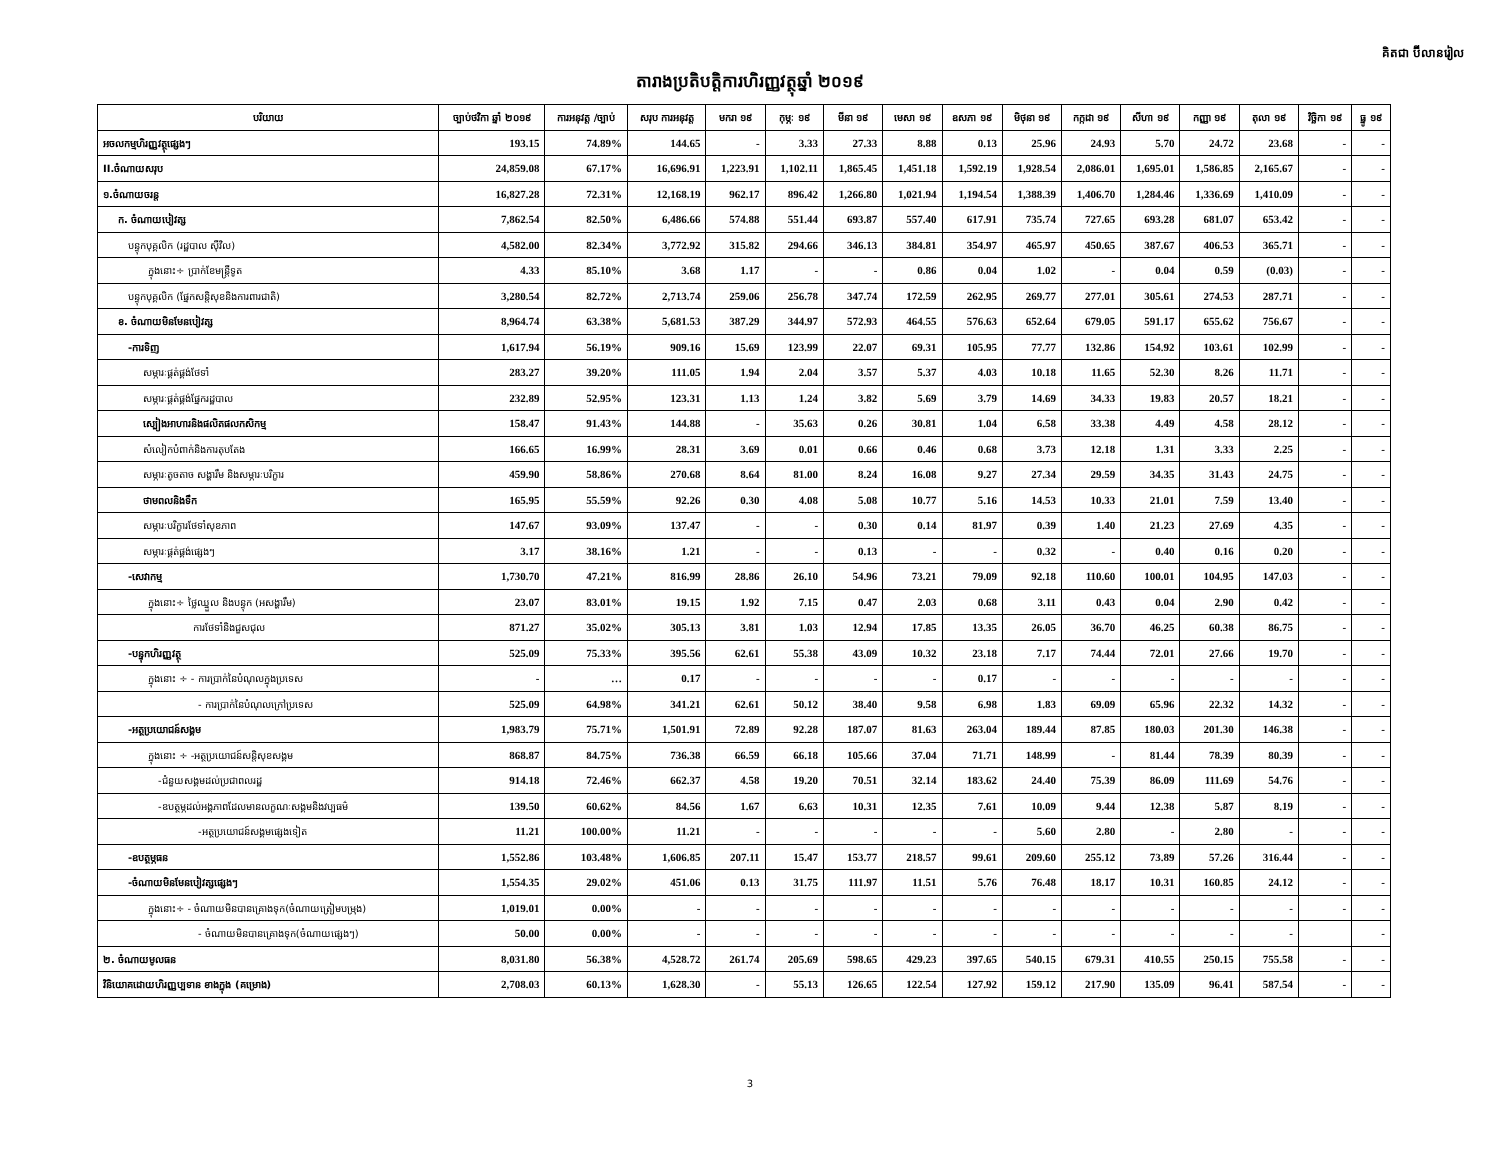គិតជា ប៊ីលានរៀល
តារាងប្រតិបត្តិការហិរញ្ញវត្ថុឆ្នាំ ២០១៩
| បរិយាយ | ច្បាប់ថវិកា ឆ្នាំ ២០១៩ | ការអនុវត្ត /ច្បាប់ | សរុប ការអនុវត្ត | មករា ១៩ | កុម្ភៈ ១៩ | មីនា ១៩ | មេសា ១៩ | ឧសភា ១៩ | មិថុនា ១៩ | កក្កដា ១៩ | សីហា ១៩ | កញ្ញា ១៩ | តុលា ១៩ | វិច្ឆិកា ១៩ | ធ្នូ ១៩ |
| --- | --- | --- | --- | --- | --- | --- | --- | --- | --- | --- | --- | --- | --- | --- | --- |
| អចលកម្មហិរញ្ញវត្ថុផ្សេងៗ | 193.15 | 74.89% | 144.65 | - | 3.33 | 27.33 | 8.88 | 0.13 | 25.96 | 24.93 | 5.70 | 24.72 | 23.68 | - | - |
| II.ចំណាយសរុប | 24,859.08 | 67.17% | 16,696.91 | 1,223.91 | 1,102.11 | 1,865.45 | 1,451.18 | 1,592.19 | 1,928.54 | 2,086.01 | 1,695.01 | 1,586.85 | 2,165.67 | - | - |
| ១.ចំណាយចរន្ត | 16,827.28 | 72.31% | 12,168.19 | 962.17 | 896.42 | 1,266.80 | 1,021.94 | 1,194.54 | 1,388.39 | 1,406.70 | 1,284.46 | 1,336.69 | 1,410.09 | - | - |
| ក. ចំណាយបៀវត្ស | 7,862.54 | 82.50% | 6,486.66 | 574.88 | 551.44 | 693.87 | 557.40 | 617.91 | 735.74 | 727.65 | 693.28 | 681.07 | 653.42 | - | - |
| បន្ទុកបុគ្គលិក (រដ្ឋបាល ស៊ីវិល) | 4,582.00 | 82.34% | 3,772.92 | 315.82 | 294.66 | 346.13 | 384.81 | 354.97 | 465.97 | 450.65 | 387.67 | 406.53 | 365.71 | - | - |
| ក្នុងនោះ÷ ប្រាក់ខែមន្ត្រីទូត | 4.33 | 85.10% | 3.68 | 1.17 | - | - | 0.86 | 0.04 | 1.02 | - | 0.04 | 0.59 | (0.03) | - | - |
| បន្ទុកបុគ្គលិក (ផ្នែកសន្តិសុខនិងការពារជាតិ) | 3,280.54 | 82.72% | 2,713.74 | 259.06 | 256.78 | 347.74 | 172.59 | 262.95 | 269.77 | 277.01 | 305.61 | 274.53 | 287.71 | - | - |
| ខ. ចំណាយមិនមែនបៀវត្ស | 8,964.74 | 63.38% | 5,681.53 | 387.29 | 344.97 | 572.93 | 464.55 | 576.63 | 652.64 | 679.05 | 591.17 | 655.62 | 756.67 | - | - |
| -ការទិញ | 1,617.94 | 56.19% | 909.16 | 15.69 | 123.99 | 22.07 | 69.31 | 105.95 | 77.77 | 132.86 | 154.92 | 103.61 | 102.99 | - | - |
| សម្ភារៈផ្គត់ផ្គង់ថែទាំ | 283.27 | 39.20% | 111.05 | 1.94 | 2.04 | 3.57 | 5.37 | 4.03 | 10.18 | 11.65 | 52.30 | 8.26 | 11.71 | - | - |
| សម្ភារៈផ្គត់ផ្គង់ផ្នែករដ្ឋបាល | 232.89 | 52.95% | 123.31 | 1.13 | 1.24 | 3.82 | 5.69 | 3.79 | 14.69 | 34.33 | 19.83 | 20.57 | 18.21 | - | - |
| ស្បៀងអាហារនិងផលិតផលកសិកម្ម | 158.47 | 91.43% | 144.88 | - | 35.63 | 0.26 | 30.81 | 1.04 | 6.58 | 33.38 | 4.49 | 4.58 | 28.12 | - | - |
| សំលៀកបំពាក់និងការតុបតែង | 166.65 | 16.99% | 28.31 | 3.69 | 0.01 | 0.66 | 0.46 | 0.68 | 3.73 | 12.18 | 1.31 | 3.33 | 2.25 | - | - |
| សម្ភារៈតូចតាច សង្ហារឹម និងសម្ភារៈបរិក្ខារ | 459.90 | 58.86% | 270.68 | 8.64 | 81.00 | 8.24 | 16.08 | 9.27 | 27.34 | 29.59 | 34.35 | 31.43 | 24.75 | - | - |
| ថាមពលនិងទឹក | 165.95 | 55.59% | 92.26 | 0.30 | 4.08 | 5.08 | 10.77 | 5.16 | 14.53 | 10.33 | 21.01 | 7.59 | 13.40 | - | - |
| សម្ភារៈបរិក្ខារថែទាំសុខភាព | 147.67 | 93.09% | 137.47 | - | - | 0.30 | 0.14 | 81.97 | 0.39 | 1.40 | 21.23 | 27.69 | 4.35 | - | - |
| សម្ភារៈផ្គត់ផ្គង់ផ្សេងៗ | 3.17 | 38.16% | 1.21 | - | - | 0.13 | - | - | 0.32 | - | 0.40 | 0.16 | 0.20 | - | - |
| -សេវាកម្ម | 1,730.70 | 47.21% | 816.99 | 28.86 | 26.10 | 54.96 | 73.21 | 79.09 | 92.18 | 110.60 | 100.01 | 104.95 | 147.03 | - | - |
| ក្នុងនោះ÷ ថ្លៃឈ្នួល និងបន្ទុក (អសង្ហារឹម) | 23.07 | 83.01% | 19.15 | 1.92 | 7.15 | 0.47 | 2.03 | 0.68 | 3.11 | 0.43 | 0.04 | 2.90 | 0.42 | - | - |
| ការថែទាំនិងជួសជុល | 871.27 | 35.02% | 305.13 | 3.81 | 1.03 | 12.94 | 17.85 | 13.35 | 26.05 | 36.70 | 46.25 | 60.38 | 86.75 | - | - |
| -បន្ទុកហិរញ្ញវត្ថុ | 525.09 | 75.33% | 395.56 | 62.61 | 55.38 | 43.09 | 10.32 | 23.18 | 7.17 | 74.44 | 72.01 | 27.66 | 19.70 | - | - |
| ក្នុងនោះ ÷ - ការប្រាក់នៃបំណុលក្នុងប្រទេស | - | … | 0.17 | - | - | - | - | 0.17 | - | - | - | - | - | - | - |
| - ការប្រាក់នៃបំណុលក្រៅប្រទេស | 525.09 | 64.98% | 341.21 | 62.61 | 50.12 | 38.40 | 9.58 | 6.98 | 1.83 | 69.09 | 65.96 | 22.32 | 14.32 | - | - |
| -អត្ថប្រយោជន៍សង្គម | 1,983.79 | 75.71% | 1,501.91 | 72.89 | 92.28 | 187.07 | 81.63 | 263.04 | 189.44 | 87.85 | 180.03 | 201.30 | 146.38 | - | - |
| ក្នុងនោះ ÷ -អត្ថប្រយោជន៍សន្តិសុខសង្គម | 868.87 | 84.75% | 736.38 | 66.59 | 66.18 | 105.66 | 37.04 | 71.71 | 148.99 | - | 81.44 | 78.39 | 80.39 | - | - |
| -ជំនួយសង្គមដល់ប្រជាពលរដ្ឋ | 914.18 | 72.46% | 662.37 | 4.58 | 19.20 | 70.51 | 32.14 | 183.62 | 24.40 | 75.39 | 86.09 | 111.69 | 54.76 | - | - |
| -ឧបត្ថម្ភដល់អង្គភាពដែលមានលក្ខណៈសង្គមនិងវប្បធម៌ | 139.50 | 60.62% | 84.56 | 1.67 | 6.63 | 10.31 | 12.35 | 7.61 | 10.09 | 9.44 | 12.38 | 5.87 | 8.19 | - | - |
| -អត្ថប្រយោជន៍សង្គមផ្សេងទៀត | 11.21 | 100.00% | 11.21 | - | - | - | - | - | 5.60 | 2.80 | - | 2.80 | - | - | - |
| -ឧបត្ថម្ភធន | 1,552.86 | 103.48% | 1,606.85 | 207.11 | 15.47 | 153.77 | 218.57 | 99.61 | 209.60 | 255.12 | 73.89 | 57.26 | 316.44 | - | - |
| -ចំណាយមិនមែនបៀវត្សផ្សេងៗ | 1,554.35 | 29.02% | 451.06 | 0.13 | 31.75 | 111.97 | 11.51 | 5.76 | 76.48 | 18.17 | 10.31 | 160.85 | 24.12 | - | - |
| ក្នុងនោះ÷ - ចំណាយមិនបានគ្រោងទុក(ចំណាយត្រៀមបម្រុង) | 1,019.01 | 0.00% | - | - | - | - | - | - | - | - | - | - | - | - | - |
| - ចំណាយមិនបានគ្រោងទុក(ចំណាយផ្សេងៗ) | 50.00 | 0.00% | - | - | - | - | - | - | - | - | - | - | - | | - |
| ២. ចំណាយមូលធន | 8,031.80 | 56.38% | 4,528.72 | 261.74 | 205.69 | 598.65 | 429.23 | 397.65 | 540.15 | 679.31 | 410.55 | 250.15 | 755.58 | - | - |
| វិនិយោគដោយហិរញ្ញប្បទាន ខាងក្នុង (គម្រោង) | 2,708.03 | 60.13% | 1,628.30 | - | 55.13 | 126.65 | 122.54 | 127.92 | 159.12 | 217.90 | 135.09 | 96.41 | 587.54 | - | - |
3